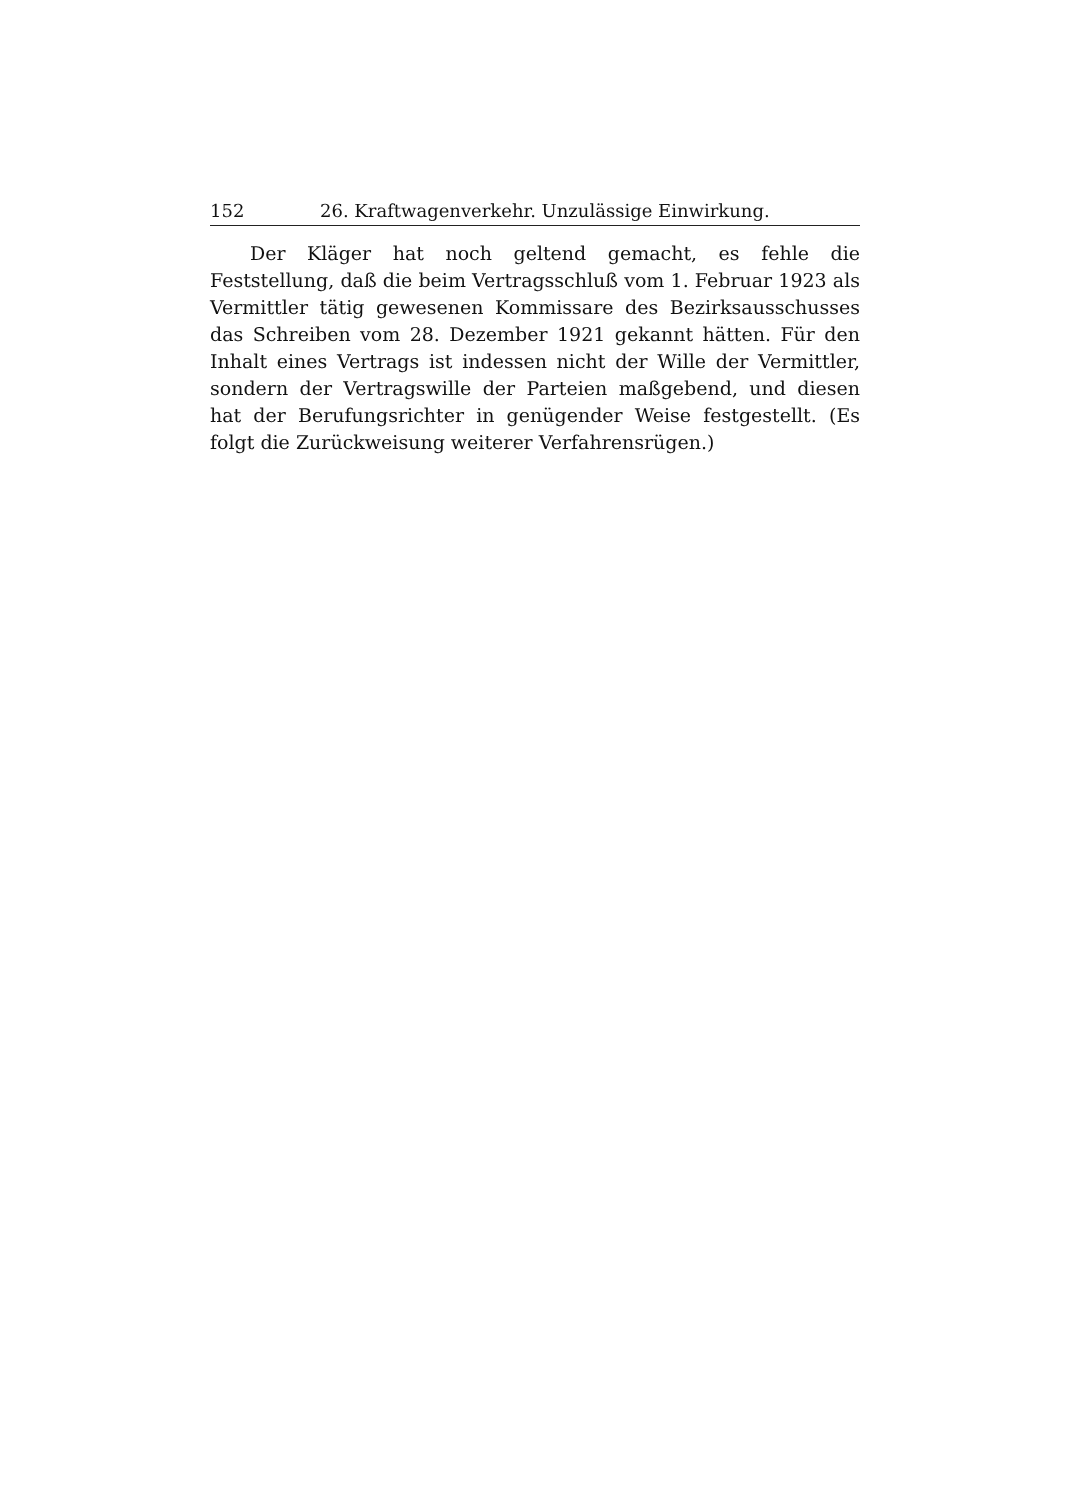152 26. Kraftwagenverkehr. Unzulässige Einwirkung.
Der Kläger hat noch geltend gemacht, es fehle die Feststellung, daß die beim Vertragsschluß vom 1. Februar 1923 als Vermittler tätig gewesenen Kommissare des Bezirksausschusses das Schreiben vom 28. Dezember 1921 gekannt hätten. Für den Inhalt eines Vertrags ist indessen nicht der Wille der Vermittler, sondern der Vertragswille der Parteien maßgebend, und diesen hat der Berufungsrichter in genügender Weise festgestellt. (Es folgt die Zurückweisung weiterer Verfahrensrügen.)